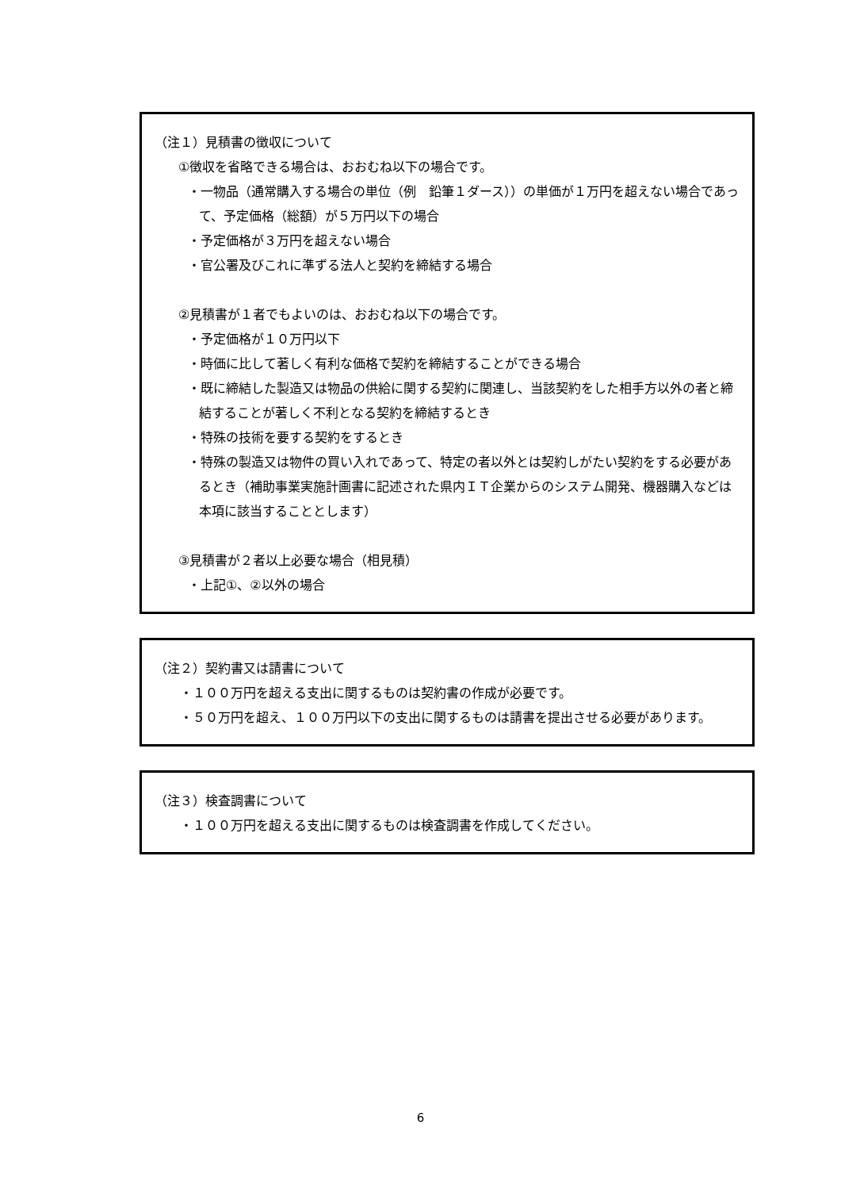（注１）見積書の徴収について
①徴収を省略できる場合は、おおむね以下の場合です。
・一物品（通常購入する場合の単位（例　鉛筆１ダース））の単価が１万円を超えない場合であって、予定価格（総額）が５万円以下の場合
・予定価格が３万円を超えない場合
・官公署及びこれに準ずる法人と契約を締結する場合
②見積書が１者でもよいのは、おおむね以下の場合です。
・予定価格が１０万円以下
・時価に比して著しく有利な価格で契約を締結することができる場合
・既に締結した製造又は物品の供給に関する契約に関連し、当該契約をした相手方以外の者と締結することが著しく不利となる契約を締結するとき
・特殊の技術を要する契約をするとき
・特殊の製造又は物件の買い入れであって、特定の者以外とは契約しがたい契約をする必要があるとき（補助事業実施計画書に記述された県内ＩＴ企業からのシステム開発、機器購入などは本項に該当することとします）
③見積書が２者以上必要な場合（相見積）
・上記①、②以外の場合
（注２）契約書又は請書について
・１００万円を超える支出に関するものは契約書の作成が必要です。
・５０万円を超え、１００万円以下の支出に関するものは請書を提出させる必要があります。
（注３）検査調書について
・１００万円を超える支出に関するものは検査調書を作成してください。
6